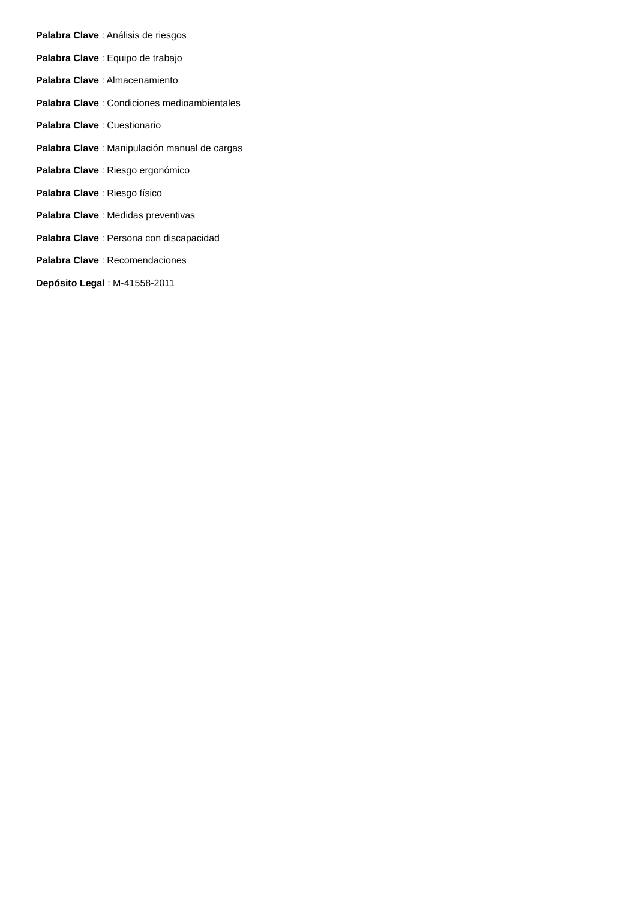Palabra Clave : Análisis de riesgos
Palabra Clave : Equipo de trabajo
Palabra Clave : Almacenamiento
Palabra Clave : Condiciones medioambientales
Palabra Clave : Cuestionario
Palabra Clave : Manipulación manual de cargas
Palabra Clave : Riesgo ergonómico
Palabra Clave : Riesgo físico
Palabra Clave : Medidas preventivas
Palabra Clave : Persona con discapacidad
Palabra Clave : Recomendaciones
Depósito Legal : M-41558-2011